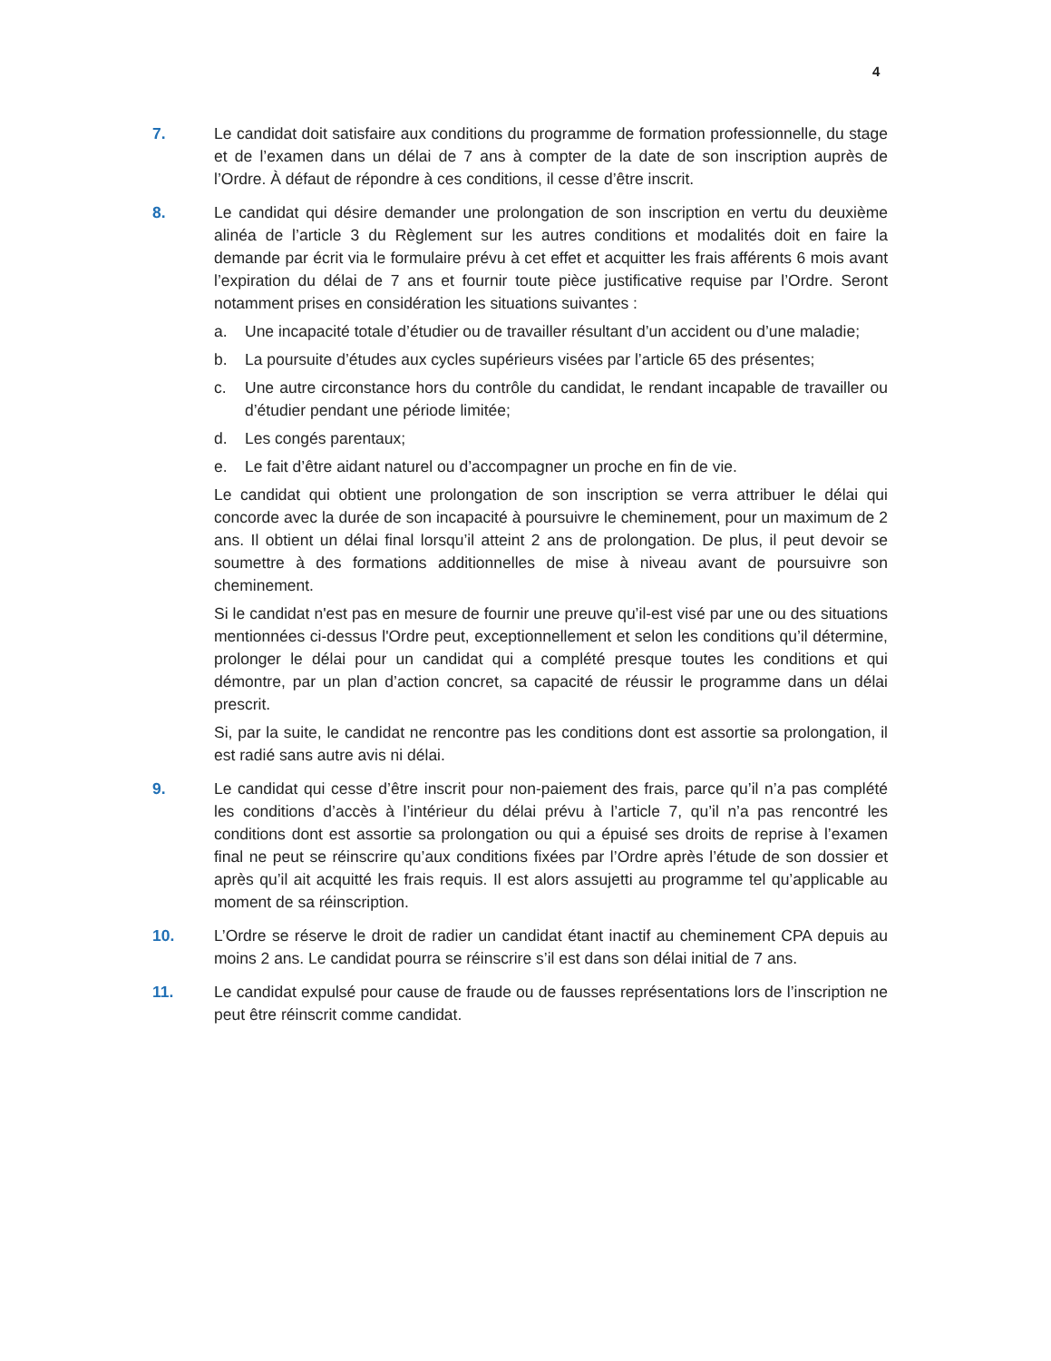4
7. Le candidat doit satisfaire aux conditions du programme de formation professionnelle, du stage et de l’examen dans un délai de 7 ans à compter de la date de son inscription auprès de l’Ordre. À défaut de répondre à ces conditions, il cesse d’être inscrit.
8. Le candidat qui désire demander une prolongation de son inscription en vertu du deuxième alinéa de l’article 3 du Règlement sur les autres conditions et modalités doit en faire la demande par écrit via le formulaire prévu à cet effet et acquitter les frais afférents 6 mois avant l’expiration du délai de 7 ans et fournir toute pièce justificative requise par l’Ordre. Seront notamment prises en considération les situations suivantes :
a. Une incapacité totale d’étudier ou de travailler résultant d’un accident ou d’une maladie;
b. La poursuite d’études aux cycles supérieurs visées par l’article 65 des présentes;
c. Une autre circonstance hors du contrôle du candidat, le rendant incapable de travailler ou d’étudier pendant une période limitée;
d. Les congés parentaux;
e. Le fait d’être aidant naturel ou d’accompagner un proche en fin de vie.
Le candidat qui obtient une prolongation de son inscription se verra attribuer le délai qui concorde avec la durée de son incapacité à poursuivre le cheminement, pour un maximum de 2 ans. Il obtient un délai final lorsqu’il atteint 2 ans de prolongation. De plus, il peut devoir se soumettre à des formations additionnelles de mise à niveau avant de poursuivre son cheminement.
Si le candidat n'est pas en mesure de fournir une preuve qu’il-est visé par une ou des situations mentionnées ci-dessus l'Ordre peut, exceptionnellement et selon les conditions qu’il détermine, prolonger le délai pour un candidat qui a complété presque toutes les conditions et qui démontre, par un plan d’action concret, sa capacité de réussir le programme dans un délai prescrit.
Si, par la suite, le candidat ne rencontre pas les conditions dont est assortie sa prolongation, il est radié sans autre avis ni délai.
9. Le candidat qui cesse d’être inscrit pour non-paiement des frais, parce qu’il n’a pas complété les conditions d’accès à l’intérieur du délai prévu à l’article 7, qu’il n’a pas rencontré les conditions dont est assortie sa prolongation ou qui a épuisé ses droits de reprise à l’examen final ne peut se réinscrire qu’aux conditions fixées par l’Ordre après l’étude de son dossier et après qu’il ait acquitté les frais requis. Il est alors assujetti au programme tel qu’applicable au moment de sa réinscription.
10. L’Ordre se réserve le droit de radier un candidat étant inactif au cheminement CPA depuis au moins 2 ans. Le candidat pourra se réinscrire s’il est dans son délai initial de 7 ans.
11. Le candidat expulsé pour cause de fraude ou de fausses représentations lors de l’inscription ne peut être réinscrit comme candidat.